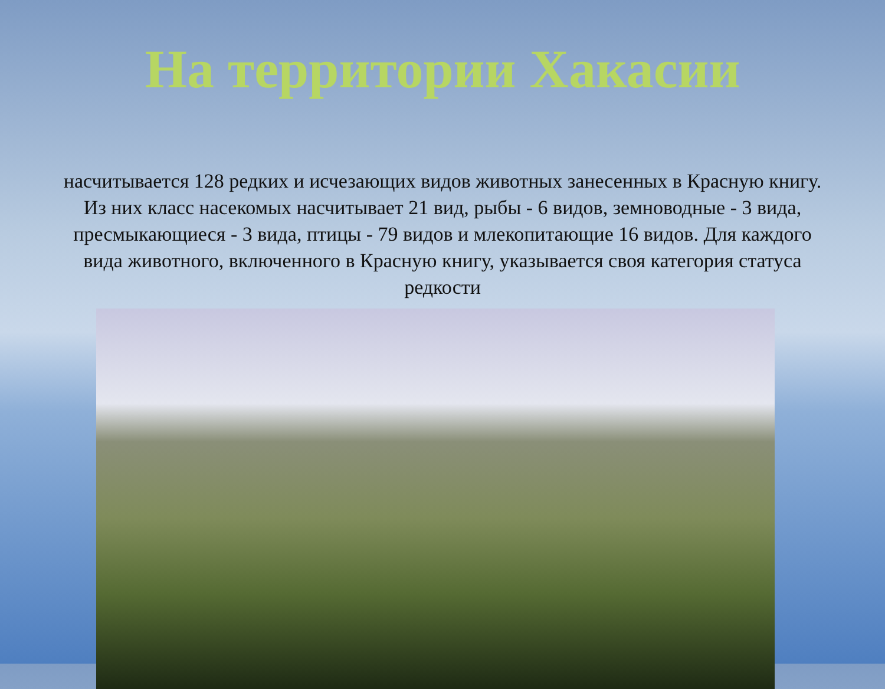На территории Хакасии
насчитывается 128 редких и исчезающих видов животных занесенных в Красную книгу. Из них класс насекомых насчитывает 21 вид, рыбы - 6 видов, земноводные - 3 вида, пресмыкающиеся - 3 вида, птицы - 79 видов и млекопитающие 16 видов. Для каждого вида животного, включенного в Красную книгу, указывается своя категория статуса редкости